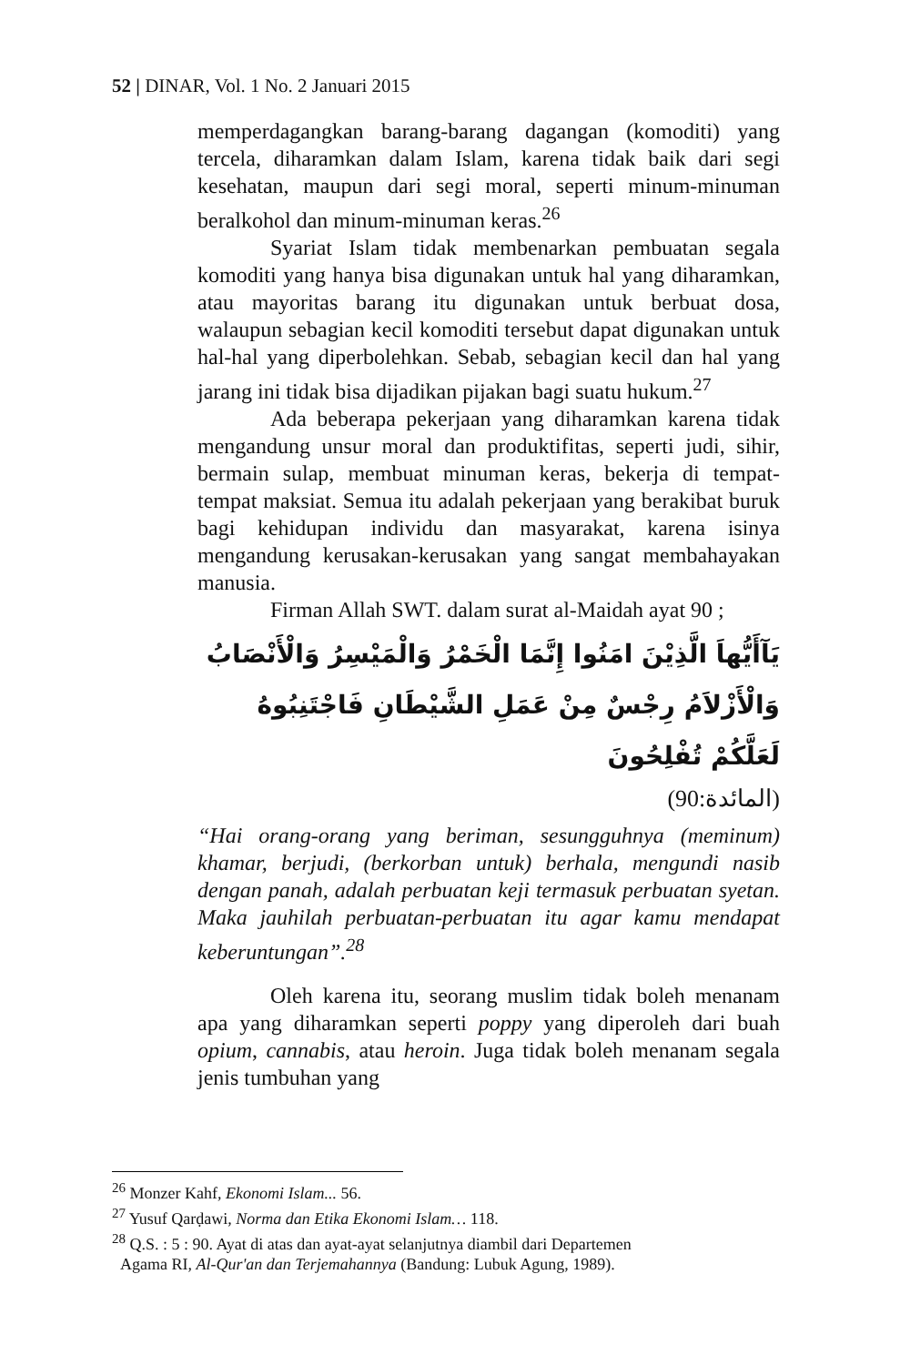52 | DINAR, Vol. 1 No. 2 Januari 2015
memperdagangkan barang-barang dagangan (komoditi) yang tercela, diharamkan dalam Islam, karena tidak baik dari segi kesehatan, maupun dari segi moral, seperti minum-minuman beralkohol dan minum-minuman keras.<sup>26</sup>
Syariat Islam tidak membenarkan pembuatan segala komoditi yang hanya bisa digunakan untuk hal yang diharamkan, atau mayoritas barang itu digunakan untuk berbuat dosa, walaupun sebagian kecil komoditi tersebut dapat digunakan untuk hal-hal yang diperbolehkan. Sebab, sebagian kecil dan hal yang jarang ini tidak bisa dijadikan pijakan bagi suatu hukum.<sup>27</sup>
Ada beberapa pekerjaan yang diharamkan karena tidak mengandung unsur moral dan produktifitas, seperti judi, sihir, bermain sulap, membuat minuman keras, bekerja di tempat-tempat maksiat. Semua itu adalah pekerjaan yang berakibat buruk bagi kehidupan individu dan masyarakat, karena isinya mengandung kerusakan-kerusakan yang sangat membahayakan manusia.
Firman Allah SWT. dalam surat al-Maidah ayat 90 ;
يَآأَيُّهاَ الَّذِيْنَ امَنُوا إِنَّمَا الْخَمْرُ وَالْمَيْسِرُ وَالْأَنْصَابُ وَالْأَزْلاَمُ رِجْسٌ مِنْ عَمَلِ الشَّيْطَانِ فَاجْتَنِبُوهُ لَعَلَّكُمْ تُفْلِحُونَ
(المائدة:90)
“Hai orang-orang yang beriman, sesungguhnya (meminum) khamar, berjudi, (berkorban untuk) berhala, mengundi nasib dengan panah, adalah perbuatan keji termasuk perbuatan syetan. Maka jauhilah perbuatan-perbuatan itu agar kamu mendapat keberuntungan”.<sup>28</sup>
Oleh karena itu, seorang muslim tidak boleh menanam apa yang diharamkan seperti poppy yang diperoleh dari buah opium, cannabis, atau heroin. Juga tidak boleh menanam segala jenis tumbuhan yang
<sup>26</sup> Monzer Kahf, Ekonomi Islam... 56.
<sup>27</sup> Yusuf Qarḍawi, Norma dan Etika Ekonomi Islam… 118.
<sup>28</sup> Q.S. : 5 : 90. Ayat di atas dan ayat-ayat selanjutnya diambil dari Departemen
Agama RI, Al-Qur'an dan Terjemahannya (Bandung: Lubuk Agung, 1989).